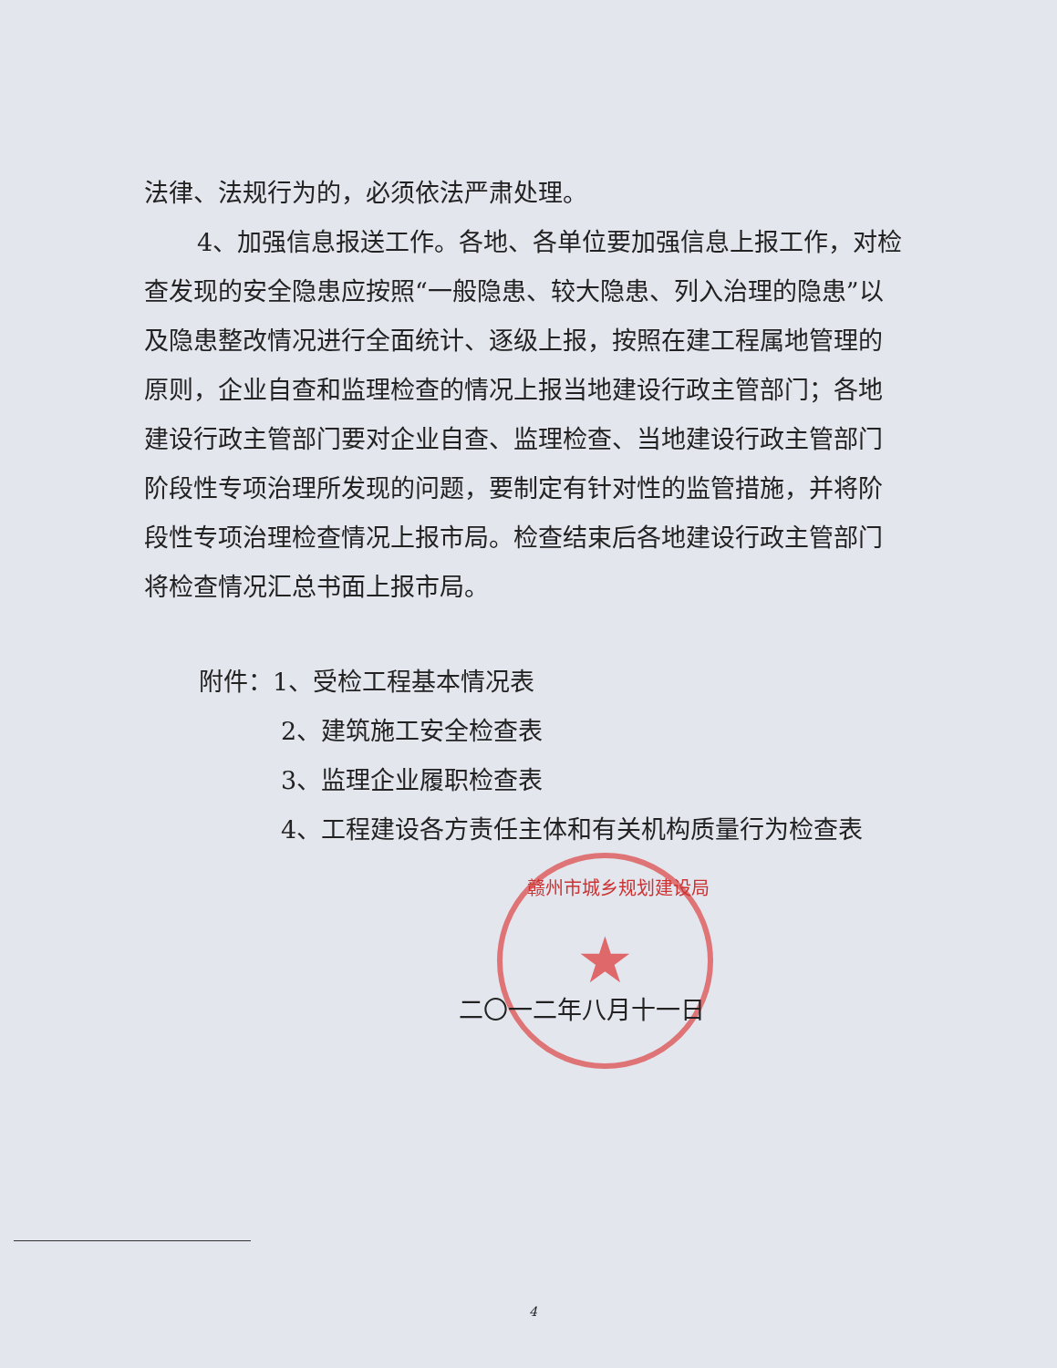★
法律、法规行为的，必须依法严肃处理。
4、加强信息报送工作。各地、各单位要加强信息上报工作，对检查发现的安全隐患应按照“一般隐患、较大隐患、列入治理的隐患”以及隐患整改情况进行全面统计、逐级上报，按照在建工程属地管理的原则，企业自查和监理检查的情况上报当地建设行政主管部门；各地建设行政主管部门要对企业自查、监理检查、当地建设行政主管部门阶段性专项治理所发现的问题，要制定有针对性的监管措施，并将阶段性专项治理检查情况上报市局。检查结束后各地建设行政主管部门将检查情况汇总书面上报市局。
附件：1、受检工程基本情况表
2、建筑施工安全检查表
3、监理企业履职检查表
4、工程建设各方责任主体和有关机构质量行为检查表
赣州市城乡规划建设局
二〇一二年八月十一日
4